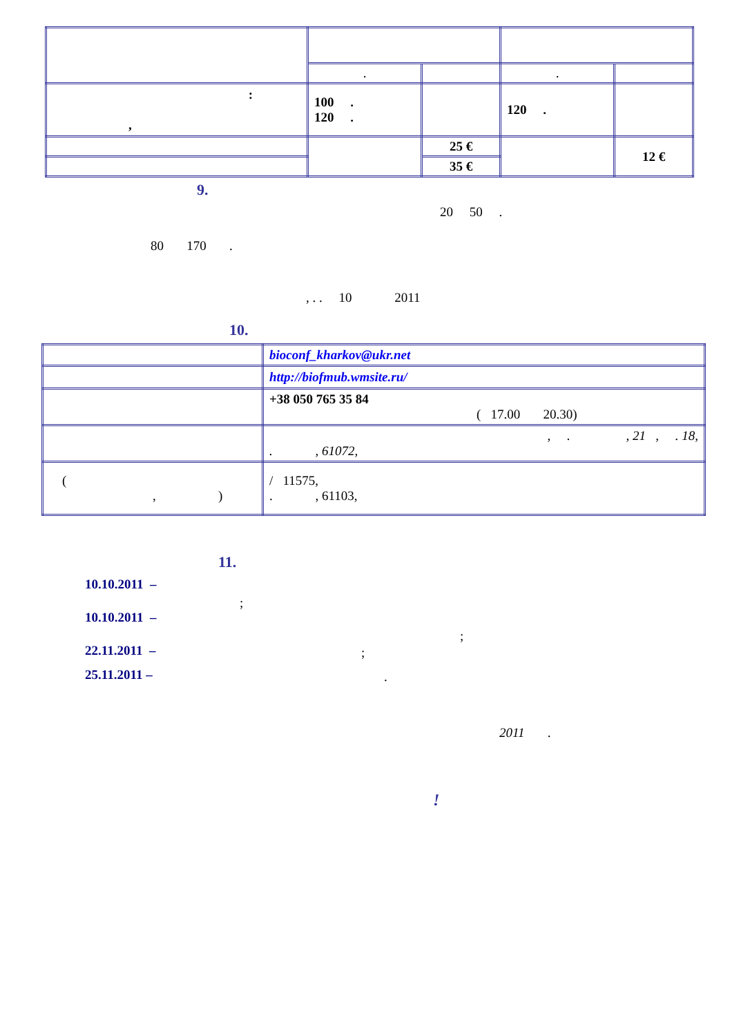| | . | | . | |
| : , | 100 . 120 . | | 120 . | |
| | | 25 € | | 12 € |
| | | 35 € | | |
9.
20 50 .
80 170 .
, . . 10 2011
10.
| | bioconf_kharkov@ukr.net |
| | http://biofmub.wmsite.ru/ |
| | +38 050 765 35 84 ( 17.00 20.30) |
| | , . , 21 , . 18, . , 61072, |
| ( , ) | / 11575, . , 61103, |
11.
10.10.2011 –
;
10.10.2011 –
;
22.11.2011 – ;
25.11.2011 – .
2011 .
!